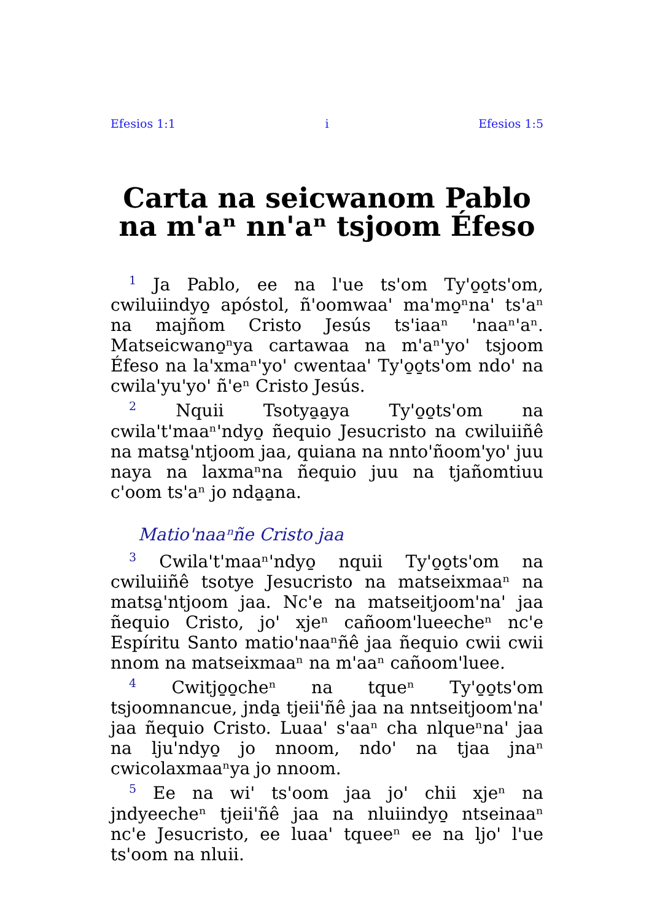Efesios 1:1 i Efesios 1:5
Carta na seicwanom Pablo na m'aⁿ nn'aⁿ tsjoom Éfeso
<sup>1</sup> Ja Pablo, ee na l'ue ts'om Ty'o̱o̱ts'om, cwiluiindyo̱ apóstol, ñ'oomwaa' ma'mo̱ⁿna' ts'aⁿ na majñom Cristo Jesús ts'iaaⁿ 'naaⁿ'aⁿ. Matseicwano̱ⁿya cartawaa na m'aⁿ'yo' tsjoom Éfeso na la'xmaⁿ'yo' cwentaa' Ty'o̱o̱ts'om ndo' na cwila'yu'yo' ñ'eⁿ Cristo Jesús.
<sup>2</sup> Nquii Tsotya̱a̱ya Ty'o̱o̱ts'om na cwila't'maaⁿ'ndyo̱ ñequio Jesucristo na cwiluiiñê na matsa̱'ntjoom jaa, quiana na nnto'ñoom'yo' juu naya na laxmaⁿna ñequio juu na tjañomtiuu c'oom ts'aⁿ jo nda̱a̱na.
Matio'naaⁿñe Cristo jaa
<sup>3</sup> Cwila't'maaⁿ'ndyo̱ nquii Ty'o̱o̱ts'om na cwiluiiñê tsotye Jesucristo na matseixmaaⁿ na matsa̱'ntjoom jaa. Nc'e na matseitjoom'na' jaa ñequio Cristo, jo' xjeⁿ cañoom'lueecheⁿ nc'e Espíritu Santo matio'naaⁿñê jaa ñequio cwii cwii nnom na matseixmaaⁿ na m'aaⁿ cañoom'luee.
<sup>4</sup> Cwitjo̱o̱cheⁿ na tqueⁿ Ty'o̱o̱ts'om tsjoomnancue, jnda̱ tjeii'ñê jaa na nntseitjoom'na' jaa ñequio Cristo. Luaa' s'aaⁿ cha nlqueⁿna' jaa na lju'ndyo̱ jo nnoom, ndo' na tjaa jnaⁿ cwicolaxmaaⁿya jo nnoom.
<sup>5</sup> Ee na wi' ts'oom jaa jo' chii xjeⁿ na jndyeecheⁿ tjeii'ñê jaa na nluiindyo̱ ntseinaaⁿ nc'e Jesucristo, ee luaa' tqueeⁿ ee na ljo' l'ue ts'oom na nluii.